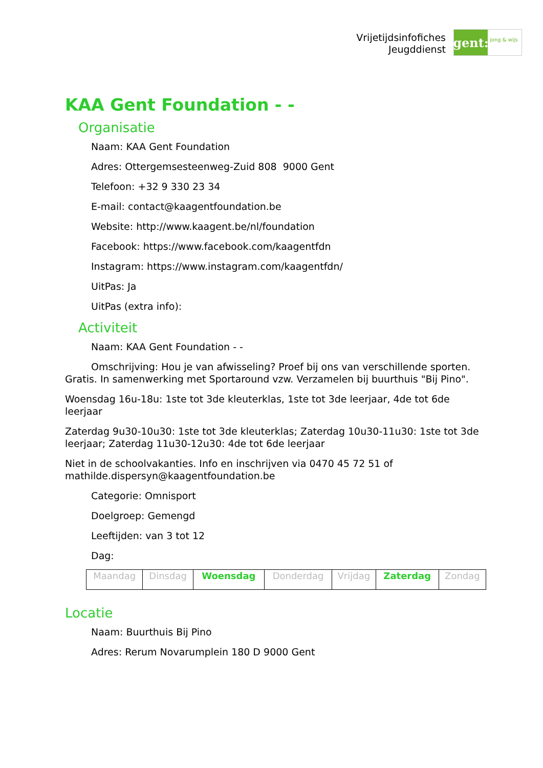Vrijetijdsinfofiches
Jeugddienst
gent:
jong & wijs
KAA Gent Foundation - -
Organisatie
Naam: KAA Gent Foundation
Adres: Ottergemsesteenweg-Zuid 808 9000 Gent
Telefoon: +32 9 330 23 34
E-mail: contact@kaagentfoundation.be
Website: http://www.kaagent.be/nl/foundation
Facebook: https://www.facebook.com/kaagentfdn
Instagram: https://www.instagram.com/kaagentfdn/
UitPas: Ja
UitPas (extra info):
Activiteit
Naam: KAA Gent Foundation - -
Omschrijving: Hou je van afwisseling? Proef bij ons van verschillende sporten. Gratis. In samenwerking met Sportaround vzw. Verzamelen bij buurthuis "Bij Pino".
Woensdag 16u-18u: 1ste tot 3de kleuterklas, 1ste tot 3de leerjaar, 4de tot 6de leerjaar
Zaterdag 9u30-10u30: 1ste tot 3de kleuterklas; Zaterdag 10u30-11u30: 1ste tot 3de leerjaar; Zaterdag 11u30-12u30: 4de tot 6de leerjaar
Niet in de schoolvakanties. Info en inschrijven via 0470 45 72 51 of mathilde.dispersyn@kaagentfoundation.be
Categorie: Omnisport
Doelgroep: Gemengd
Leeftijden: van 3 tot 12
Dag:
| Maandag | Dinsdag | Woensdag | Donderdag | Vrijdag | Zaterdag | Zondag |
Locatie
Naam: Buurthuis Bij Pino
Adres: Rerum Novarumplein 180 D 9000 Gent